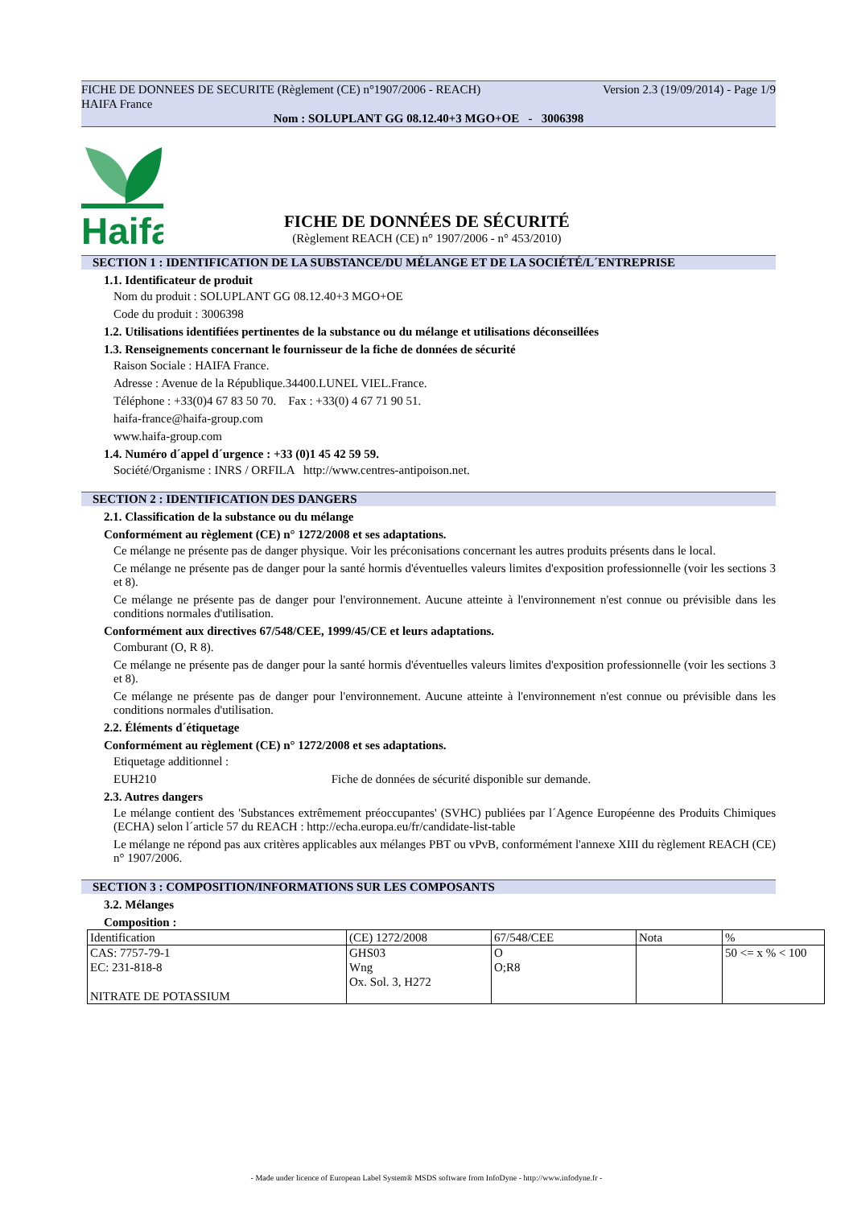Version 2.3 (19/09/2014) - Page 1/9 FICHE DE DONNEES DE SECURITE (Règlement (CE) n°1907/2006 - REACH)
HAIFA France
Nom : SOLUPLANT GG 08.12.40+3 MGO+OE - 3006398
Haifa
FICHE DE DONNÉES DE SÉCURITÉ
(Règlement REACH (CE) n° 1907/2006 - n° 453/2010)
SECTION 1 : IDENTIFICATION DE LA SUBSTANCE/DU MÉLANGE ET DE LA SOCIÉTÉ/L´ENTREPRISE
1.1. Identificateur de produit
Nom du produit : SOLUPLANT GG 08.12.40+3 MGO+OE
Code du produit : 3006398
1.2. Utilisations identifiées pertinentes de la substance ou du mélange et utilisations déconseillées
1.3. Renseignements concernant le fournisseur de la fiche de données de sécurité
Raison Sociale : HAIFA France.
Adresse : Avenue de la République.34400.LUNEL VIEL.France.
Téléphone : +33(0)4 67 83 50 70. Fax : +33(0) 4 67 71 90 51.
haifa-france@haifa-group.com
www.haifa-group.com
1.4. Numéro d´appel d´urgence : +33 (0)1 45 42 59 59.
Société/Organisme : INRS / ORFILA http://www.centres-antipoison.net.
SECTION 2 : IDENTIFICATION DES DANGERS
2.1. Classification de la substance ou du mélange
Conformément au règlement (CE) n° 1272/2008 et ses adaptations.
Ce mélange ne présente pas de danger physique. Voir les préconisations concernant les autres produits présents dans le local.
Ce mélange ne présente pas de danger pour la santé hormis d'éventuelles valeurs limites d'exposition professionnelle (voir les sections 3 et 8).
Ce mélange ne présente pas de danger pour l'environnement. Aucune atteinte à l'environnement n'est connue ou prévisible dans les conditions normales d'utilisation.
Conformément aux directives 67/548/CEE, 1999/45/CE et leurs adaptations.
Comburant (O, R 8).
Ce mélange ne présente pas de danger pour la santé hormis d'éventuelles valeurs limites d'exposition professionnelle (voir les sections 3 et 8).
Ce mélange ne présente pas de danger pour l'environnement. Aucune atteinte à l'environnement n'est connue ou prévisible dans les conditions normales d'utilisation.
2.2. Éléments d´étiquetage
Conformément au règlement (CE) n° 1272/2008 et ses adaptations.
Etiquetage additionnel :
EUH210 Fiche de données de sécurité disponible sur demande.
2.3. Autres dangers
Le mélange contient des 'Substances extrêmement préoccupantes' (SVHC) publiées par l´Agence Européenne des Produits Chimiques (ECHA) selon l´article 57 du REACH : http://echa.europa.eu/fr/candidate-list-table
Le mélange ne répond pas aux critères applicables aux mélanges PBT ou vPvB, conformément l'annexe XIII du règlement REACH (CE) n° 1907/2006.
SECTION 3 : COMPOSITION/INFORMATIONS SUR LES COMPOSANTS
3.2. Mélanges
Composition :
| Identification | (CE) 1272/2008 | 67/548/CEE | Nota | % |
| CAS: 7757-79-1 EC: 231-818-8 NITRATE DE POTASSIUM | GHS03 Wng Ox. Sol. 3, H272 | O O;R8 | | 50 <= x % < 100 |
- Made under licence of European Label System® MSDS software from InfoDyne - http://www.infodyne.fr -